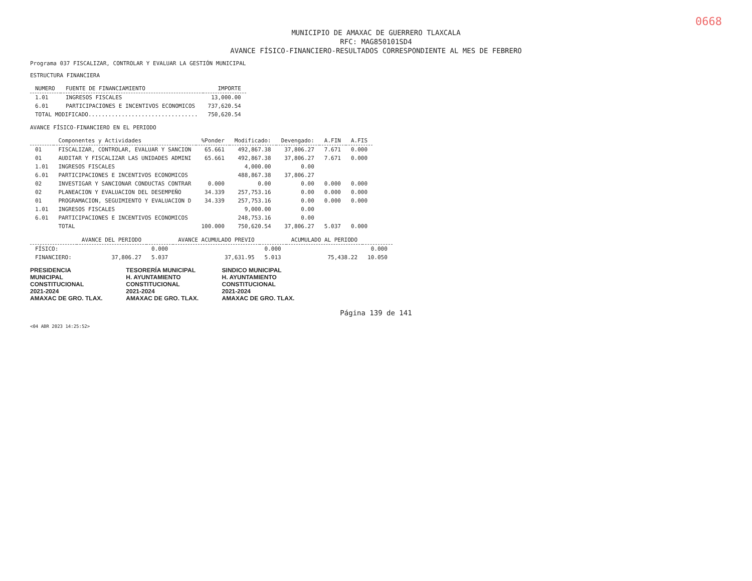0668
MUNICIPIO DE AMAXAC DE GUERRERO TLAXCALA
RFC: MAG850101SD4
AVANCE FÍSICO-FINANCIERO-RESULTADOS CORRESPONDIENTE AL MES DE FEBRERO
Programa 037 FISCALIZAR, CONTROLAR Y EVALUAR LA GESTIÓN MUNICIPAL
ESTRUCTURA FINANCIERA
| NUMERO | FUENTE DE FINANCIAMIENTO | IMPORTE |
| --- | --- | --- |
| 1.01 | INGRESOS FISCALES | 13,000.00 |
| 6.01 | PARTICIPACIONES E INCENTIVOS ECONOMICOS | 737,620.54 |
| TOTAL MODIFICADO................................. | | 750,620.54 |
AVANCE FÍSICO-FINANCIERO EN EL PERIODO
| | Componentes y Actividades | %Ponder | Modificado: | Devengado: | A.FIN | A.FIS |
| --- | --- | --- | --- | --- | --- | --- |
| 01 | FISCALIZAR, CONTROLAR, EVALUAR Y SANCION | 65.661 | 492,867.38 | 37,806.27 | 7.671 | 0.000 |
| 01 | AUDITAR Y FISCALIZAR LAS UNIDADES ADMINI | 65.661 | 492,867.38 | 37,806.27 | 7.671 | 0.000 |
| 1.01 | INGRESOS FISCALES | | 4,000.00 | 0.00 | | |
| 6.01 | PARTICIPACIONES E INCENTIVOS ECONOMICOS | | 488,867.38 | 37,806.27 | | |
| 02 | INVESTIGAR Y SANCIONAR CONDUCTAS CONTRAR | 0.000 | 0.00 | 0.00 | 0.000 | 0.000 |
| 02 | PLANEACION Y EVALUACION DEL DESEMPEÑO | 34.339 | 257,753.16 | 0.00 | 0.000 | 0.000 |
| 01 | PROGRAMACION, SEGUIMIENTO Y EVALUACION D | 34.339 | 257,753.16 | 0.00 | 0.000 | 0.000 |
| 1.01 | INGRESOS FISCALES | | 9,000.00 | 0.00 | | |
| 6.01 | PARTICIPACIONES E INCENTIVOS ECONOMICOS | | 248,753.16 | 0.00 | | |
| | TOTAL | 100.000 | 750,620.54 | 37,806.27 | 5.037 | 0.000 |
| | AVANCE DEL PERIODO | | AVANCE ACUMULADO PREVIO | | ACUMULADO AL PERIODO | |
| --- | --- | --- | --- | --- | --- | --- |
| FÍSICO: | | 0.000 | | 0.000 | | 0.000 |
| FINANCIERO: | 37,806.27 | 5.037 | 37,631.95 | 5.013 | 75,438.22 | 10.050 |
PRESIDENCIA
MUNICIPAL
CONSTITUCIONAL
2021-2024
AMAXAC DE GRO. TLAX.
TESORERÍA MUNICIPAL
H. AYUNTAMIENTO
CONSTITUCIONAL
2021-2024
AMAXAC DE GRO. TLAX.
SINDICO MUNICIPAL
H. AYUNTAMIENTO
CONSTITUCIONAL
2021-2024
AMAXAC DE GRO. TLAX.
Página 139 de 141
<04 ABR 2023 14:25:52>